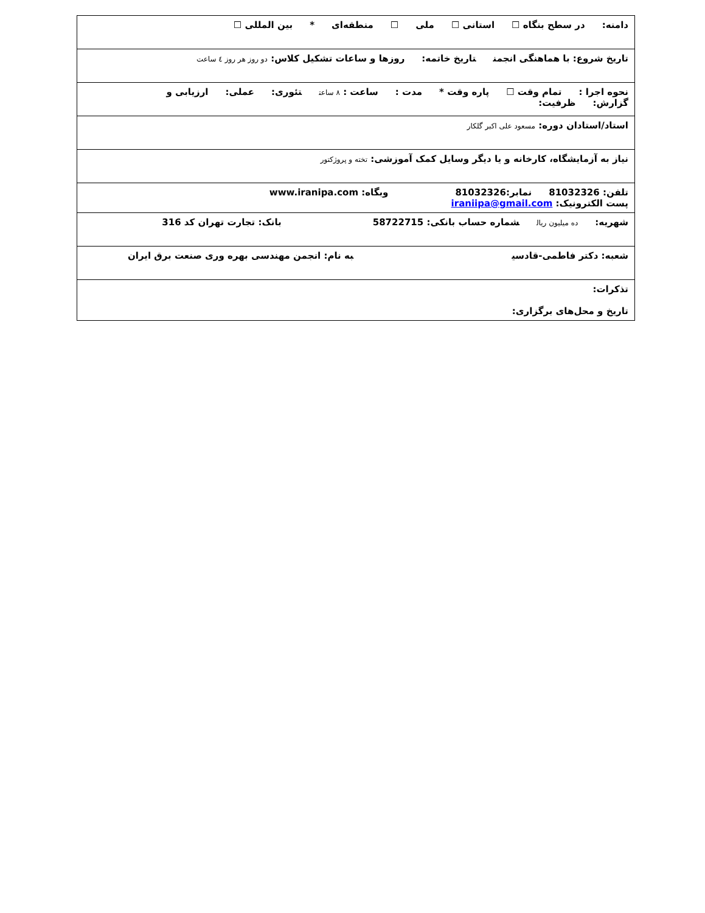| دامنه: در سطح بنگاه ☐ استانی ☐ ملی ☐ منطقه‌ای * بین المللی ☐ |
| تاریخ شروع: با هماهنگی انجمن تاریخ خاتمه: روزها و ساعات تشکیل کلاس: دو روز هر روز ٤ ساعت |
| نحوه اجرا : تمام وقت ☐ پاره وقت * مدت : ساعت : ٨ ساعت تئوری: عملی: ارزیابی و گزارش: ظرفیت: |
| استاد/استادان دوره: مسعود علی اکبر گلکار |
| نیاز به آزمایشگاه، کارخانه و یا دیگر وسایل کمک آموزشی: تخته و پروژکتور |
| تلفن: 81032326 نمابر:81032326 وبگاه: www.iranipa.com پست الکترونیک: iraniipa@gmail.com |
| شهریه: ده میلیون ریال شماره حساب بانکی: 58722715 بانک: تجارت تهران کد 316 |
| شعبه: دکتر فاطمی-قادسی به نام: انجمن مهندسی بهره وری صنعت برق ایران |
| تذکرات: تاریخ و محل‌های برگزاری: |